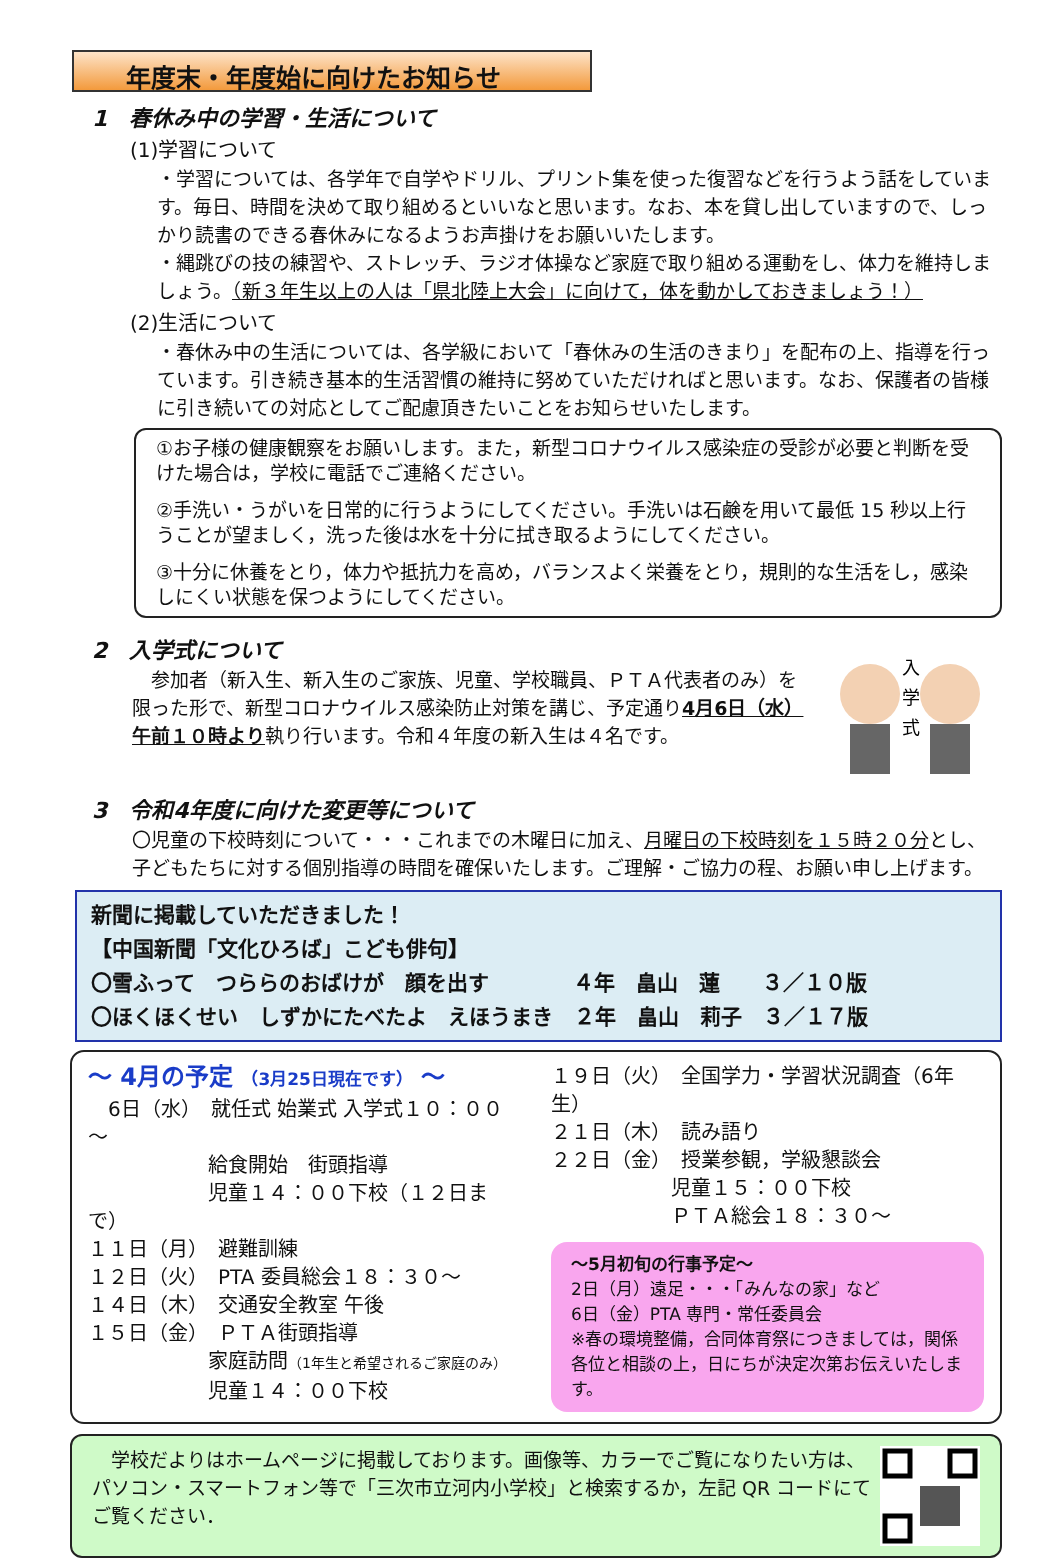年度末・年度始に向けたお知らせ
1　春休み中の学習・生活について
(1)学習について
・学習については、各学年で自学やドリル、プリント集を使った復習などを行うよう話をしています。毎日、時間を決めて取り組めるといいなと思います。なお、本を貸し出していますので、しっかり読書のできる春休みになるようお声掛けをお願いいたします。
・縄跳びの技の練習や、ストレッチ、ラジオ体操など家庭で取り組める運動をし、体力を維持しましょう。（新３年生以上の人は「県北陸上大会」に向けて，体を動かしておきましょう！）
(2)生活について
・春休み中の生活については、各学級において「春休みの生活のきまり」を配布の上、指導を行っています。引き続き基本的生活習慣の維持に努めていただければと思います。なお、保護者の皆様に引き続いての対応としてご配慮頂きたいことをお知らせいたします。
①お子様の健康観察をお願いします。また，新型コロナウイルス感染症の受診が必要と判断を受けた場合は，学校に電話でご連絡ください。
②手洗い・うがいを日常的に行うようにしてください。手洗いは石鹸を用いて最低 15 秒以上行うことが望ましく，洗った後は水を十分に拭き取るようにしてください。
③十分に休養をとり，体力や抵抗力を高め，バランスよく栄養をとり，規則的な生活をし，感染しにくい状態を保つようにしてください。
2　入学式について
　参加者（新入生、新入生のご家族、児童、学校職員、ＰＴＡ代表者のみ）を限った形で、新型コロナウイルス感染防止対策を講じ、予定通り4月6日（水）午前１０時より執り行います。令和４年度の新入生は４名です。
入
学
式
3　令和4年度に向けた変更等について
〇児童の下校時刻について・・・これまでの木曜日に加え、月曜日の下校時刻を１５時２０分とし、子どもたちに対する個別指導の時間を確保いたします。ご理解・ご協力の程、お願い申し上げます。
新聞に掲載していただきました！
【中国新聞「文化ひろば」こども俳句】
〇雪ふって　つららのおばけが　顔を出す　　　　４年　畠山　蓮　　３／１０版
〇ほくほくせい　しずかにたべたよ　えほうまき　２年　畠山　莉子　３／１７版
～ 4月の予定 （3月25日現在です） ～
　6日（水）　就任式 始業式 入学式１０：００～
　　　　　　給食開始　街頭指導
　　　　　　児童１４：００下校（１２日まで）
１１日（月）　避難訓練
１２日（火）　PTA 委員総会１８：３０～
１４日（木）　交通安全教室 午後
１５日（金）　ＰＴＡ街頭指導
　　　　　　家庭訪問（1年生と希望されるご家庭のみ）
　　　　　　児童１４：００下校
１９日（火）　全国学力・学習状況調査（6年生）
２１日（木）　読み語り
２２日（金）　授業参観，学級懇談会
　　　　　　児童１５：００下校
　　　　　　ＰＴＡ総会１８：３０～
～5月初旬の行事予定～
2日（月）遠足・・・「みんなの家」など
6日（金）PTA 専門・常任委員会
※春の環境整備，合同体育祭につきましては，関係各位と相談の上，日にちが決定次第お伝えいたします。
　学校だよりはホームページに掲載しております。画像等、カラーでご覧になりたい方は、パソコン・スマートフォン等で「三次市立河内小学校」と検索するか，左記 QR コードにてご覧ください．